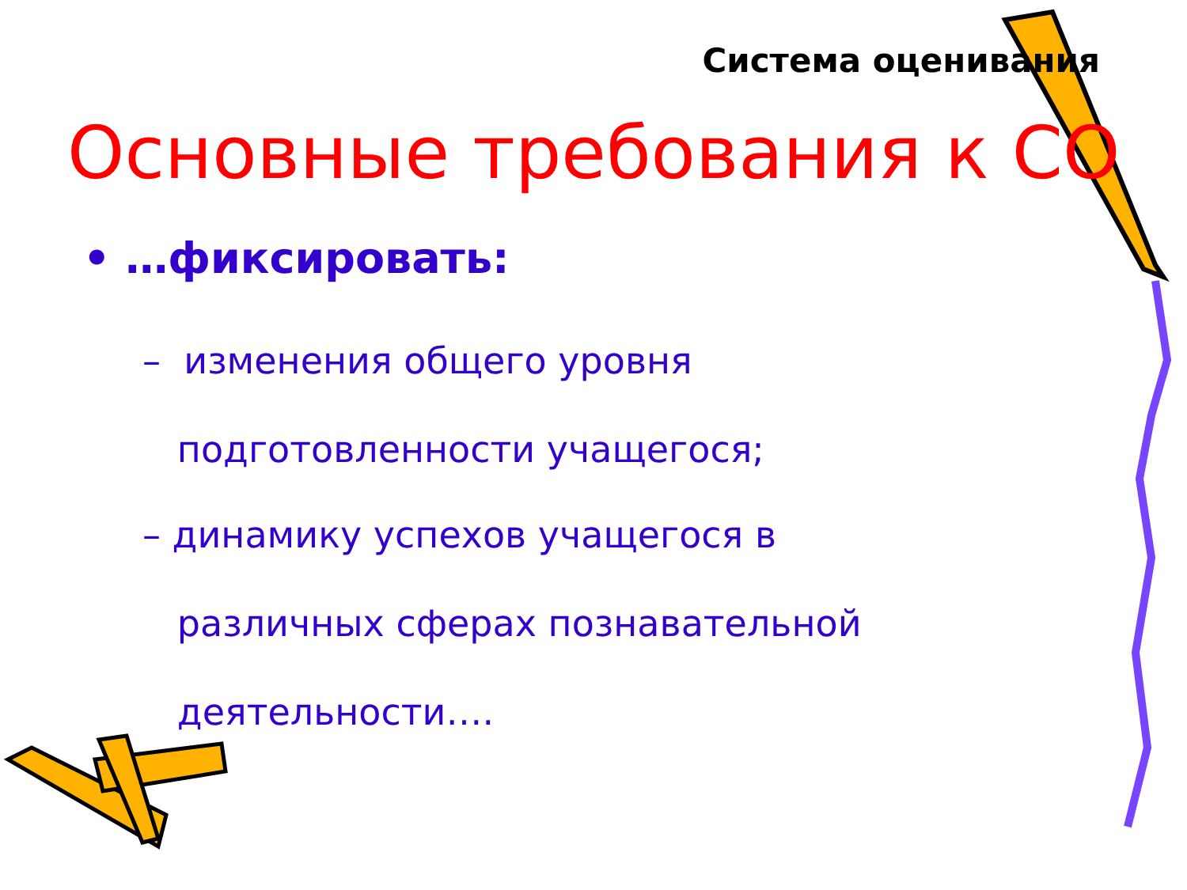Система оценивания
Основные требования к СО
• …фиксировать:
– изменения общего уровня
подготовленности учащегося;
– динамику успехов учащегося в
различных сферах познавательной
деятельности….